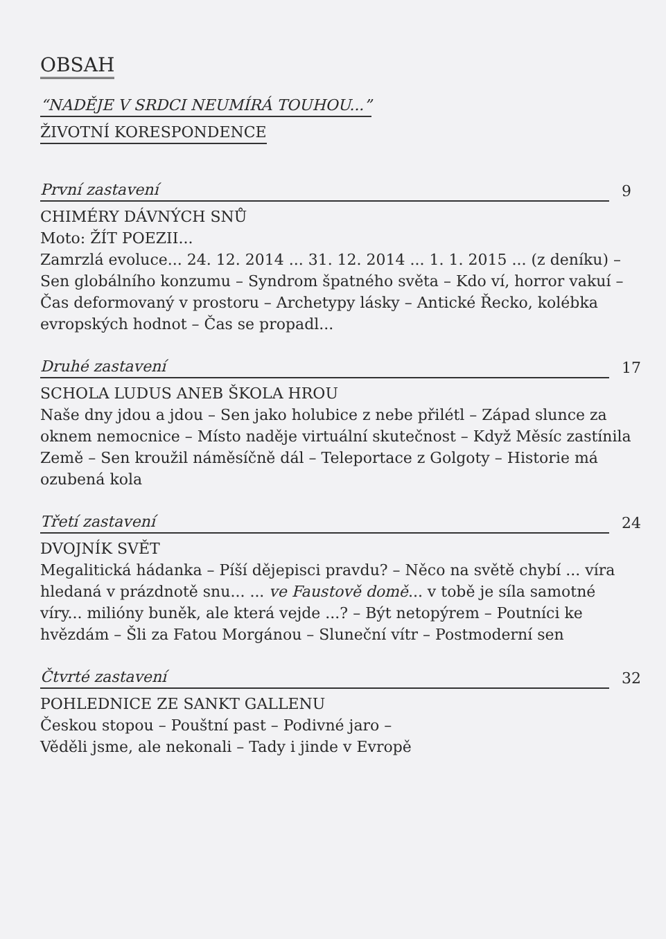OBSAH
“NADĚJE V SRDCI NEUMÍRÁ TOUHOU...”
ŽIVOTNÍ KORESPONDENCE
První zastavení
9
CHIMÉRY DÁVNÝCH SNŮ
Moto: ŽÍT POEZII...
Zamrzlá evoluce... 24. 12. 2014 ... 31. 12. 2014 ... 1. 1. 2015 ... (z deníku) – Sen globálního konzumu – Syndrom špatného světa – Kdo ví, horror vakuí – Čas deformovaný v prostoru – Archetypy lásky – Antické Řecko, kolébka evropských hodnot – Čas se propadl...
Druhé zastavení
17
SCHOLA LUDUS ANEB ŠKOLA HROU
Naše dny jdou a jdou – Sen jako holubice z nebe přilétl – Západ slunce za oknem nemocnice – Místo naděje virtuální skutečnost – Když Měsíc zastínila Země – Sen kroužil náměsíčně dál – Teleportace z Golgoty – Historie má ozubená kola
Třetí zastavení
24
DVOJNÍK SVĚT
Megalitická hádanka – Píší dějepisci pravdu? – Něco na světě chybí ... víra hledaná v prázdnotě snu... ... ve Faustově domě... v tobě je síla samotné víry... milióny buněk, ale která vejde ...? – Být netopýrem – Poutníci ke hvězdám – Šli za Fatou Morgánou – Sluneční vítr – Postmoderní sen
Čtvrté zastavení
32
POHLEDNICE ZE SANKT GALLENU
Českou stopou – Pouštní past – Podivné jaro –
Věděli jsme, ale nekonali – Tady i jinde v Evropě